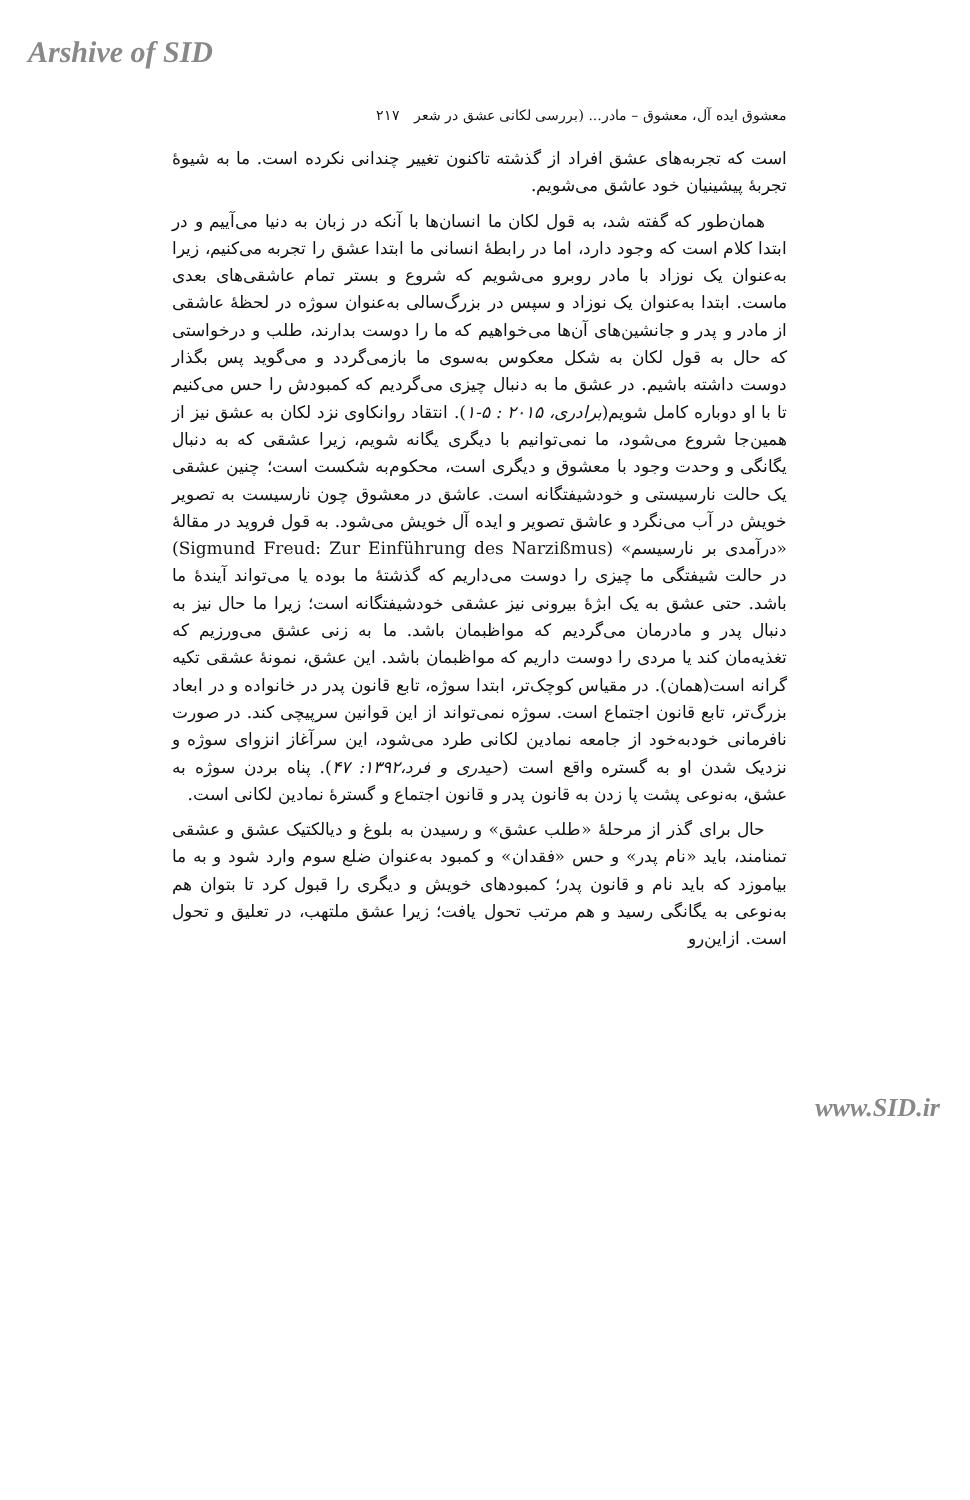Arshive of SID
معشوق ایده آل، معشوق – مادر... (بررسی لکانی عشق در شعر ۲۱۷
است که تجربه‌های عشق افراد از گذشته تاکنون تغییر چندانی نکرده است. ما به شیوهٔ تجربهٔ پیشینیان خود عاشق می‌شویم.
همان‌طور که گفته شد، به قول لکان ما انسان‌ها با آنکه در زبان به دنیا می‌آییم و در ابتدا کلام است که وجود دارد، اما در رابطهٔ انسانی ما ابتدا عشق را تجربه می‌کنیم، زیرا به‌عنوان یک نوزاد با مادر روبرو می‌شویم که شروع و بستر تمام عاشقی‌های بعدی ماست. ابتدا به‌عنوان یک نوزاد و سپس در بزرگ‌سالی به‌عنوان سوژه در لحظهٔ عاشقی از مادر و پدر و جانشین‌های آن‌ها می‌خواهیم که ما را دوست بدارند، طلب و درخواستی که حال به قول لکان به شکل معکوس به‌سوی ما بازمی‌گردد و می‌گوید پس بگذار دوست داشته باشیم. در عشق ما به دنبال چیزی می‌گردیم که کمبودش را حس می‌کنیم تا با او دوباره کامل شویم(برادری، ۲۰۱۵ : ۵-۱). انتقاد روانکاوی نزد لکان به عشق نیز از همین‌جا شروع می‌شود، ما نمی‌توانیم با دیگری یگانه شویم، زیرا عشقی که به دنبال یگانگی و وحدت وجود با معشوق و دیگری است، محکوم‌به شکست است؛ چنین عشقی یک حالت نارسیستی و خودشیفتگانه است. عاشق در معشوق چون نارسیست به تصویر خویش در آب می‌نگرد و عاشق تصویر و ایده آل خویش می‌شود. به قول فروید در مقالهٔ «درآمدی بر نارسیسم» (Sigmund Freud: Zur Einführung des Narzißmus) در حالت شیفتگی ما چیزی را دوست می‌داریم که گذشتهٔ ما بوده یا می‌تواند آیندهٔ ما باشد. حتی عشق به یک ابژهٔ بیرونی نیز عشقی خودشیفتگانه است؛ زیرا ما حال نیز به دنبال پدر و مادرمان می‌گردیم که مواظبمان باشد. ما به زنی عشق می‌ورزیم که تغذیه‌مان کند یا مردی را دوست داریم که مواظبمان باشد. این عشق، نمونهٔ عشقی تکیه گرانه است(همان). در مقیاس کوچک‌تر، ابتدا سوژه، تابع قانون پدر در خانواده و در ابعاد بزرگ‌تر، تابع قانون اجتماع است. سوژه نمی‌تواند از این قوانین سرپیچی کند. در صورت نافرمانی خودبه‌خود از جامعه نمادین لکانی طرد می‌شود، این سرآغاز انزوای سوژه و نزدیک شدن او به گستره واقع است (حیدری و فرد،۱۳۹۲: ۴۷). پناه بردن سوژه به عشق، به‌نوعی پشت پا زدن به قانون پدر و قانون اجتماع و گسترهٔ نمادین لکانی است.
حال برای گذر از مرحلهٔ «طلب عشق» و رسیدن به بلوغ و دیالکتیک عشق و عشقی تمنامند، باید «نام پدر» و حس «فقدان» و کمبود به‌عنوان ضلع سوم وارد شود و به ما بیاموزد که باید نام و قانون پدر؛ کمبودهای خویش و دیگری را قبول کرد تا بتوان هم به‌نوعی به یگانگی رسید و هم مرتب تحول یافت؛ زیرا عشق ملتهب، در تعلیق و تحول است. ازاین‌رو
www.SID.ir